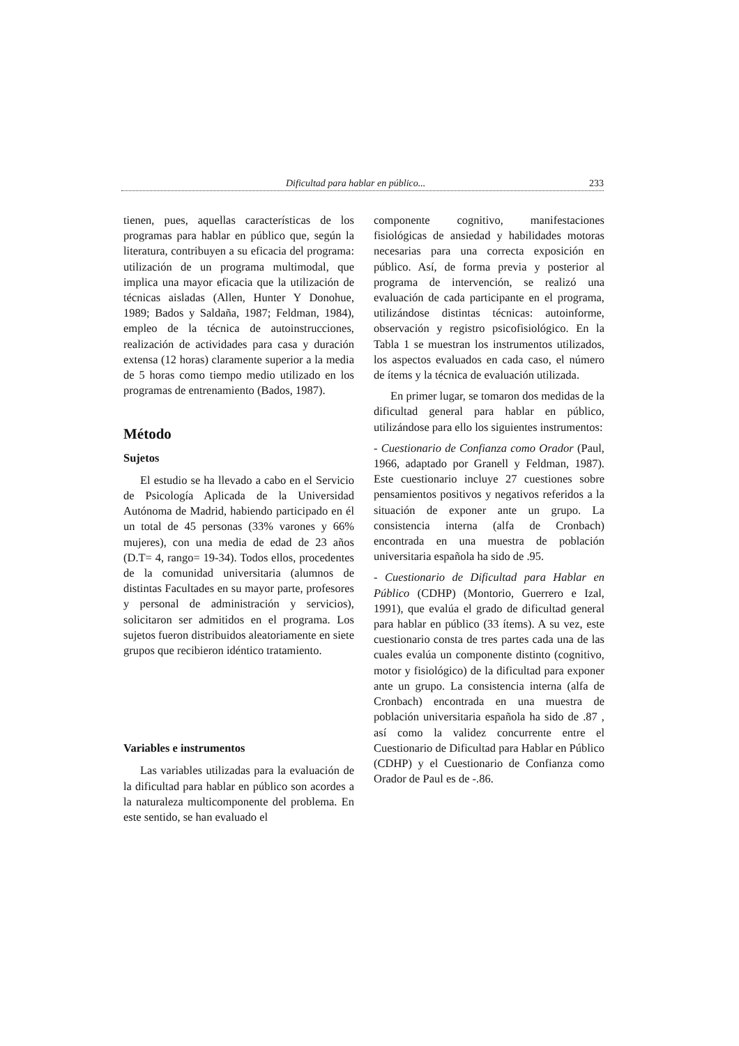Dificultad para hablar en público... 233
tienen, pues, aquellas características de los programas para hablar en público que, según la literatura, contribuyen a su eficacia del programa: utilización de un programa multimodal, que implica una mayor eficacia que la utilización de técnicas aisladas (Allen, Hunter Y Donohue, 1989; Bados y Saldaña, 1987; Feldman, 1984), empleo de la técnica de autoinstrucciones, realización de actividades para casa y duración extensa (12 horas) claramente superior a la media de 5 horas como tiempo medio utilizado en los programas de entrenamiento (Bados, 1987).
Método
Sujetos
El estudio se ha llevado a cabo en el Servicio de Psicología Aplicada de la Universidad Autónoma de Madrid, habiendo participado en él un total de 45 personas (33% varones y 66% mujeres), con una media de edad de 23 años (D.T= 4, rango= 19-34). Todos ellos, procedentes de la comunidad universitaria (alumnos de distintas Facultades en su mayor parte, profesores y personal de administración y servicios), solicitaron ser admitidos en el programa. Los sujetos fueron distribuidos aleatoriamente en siete grupos que recibieron idéntico tratamiento.
Variables e instrumentos
Las variables utilizadas para la evaluación de la dificultad para hablar en público son acordes a la naturaleza multicomponente del problema. En este sentido, se han evaluado el
componente cognitivo, manifestaciones fisiológicas de ansiedad y habilidades motoras necesarias para una correcta exposición en público. Así, de forma previa y posterior al programa de intervención, se realizó una evaluación de cada participante en el programa, utilizándose distintas técnicas: autoinforme, observación y registro psicofisiológico. En la Tabla 1 se muestran los instrumentos utilizados, los aspectos evaluados en cada caso, el número de ítems y la técnica de evaluación utilizada.
En primer lugar, se tomaron dos medidas de la dificultad general para hablar en público, utilizándose para ello los siguientes instrumentos:
- Cuestionario de Confianza como Orador (Paul, 1966, adaptado por Granell y Feldman, 1987). Este cuestionario incluye 27 cuestiones sobre pensamientos positivos y negativos referidos a la situación de exponer ante un grupo. La consistencia interna (alfa de Cronbach) encontrada en una muestra de población universitaria española ha sido de .95.
- Cuestionario de Dificultad para Hablar en Público (CDHP) (Montorio, Guerrero e Izal, 1991), que evalúa el grado de dificultad general para hablar en público (33 ítems). A su vez, este cuestionario consta de tres partes cada una de las cuales evalúa un componente distinto (cognitivo, motor y fisiológico) de la dificultad para exponer ante un grupo. La consistencia interna (alfa de Cronbach) encontrada en una muestra de población universitaria española ha sido de .87 , así como la validez concurrente entre el Cuestionario de Dificultad para Hablar en Público (CDHP) y el Cuestionario de Confianza como Orador de Paul es de -.86.